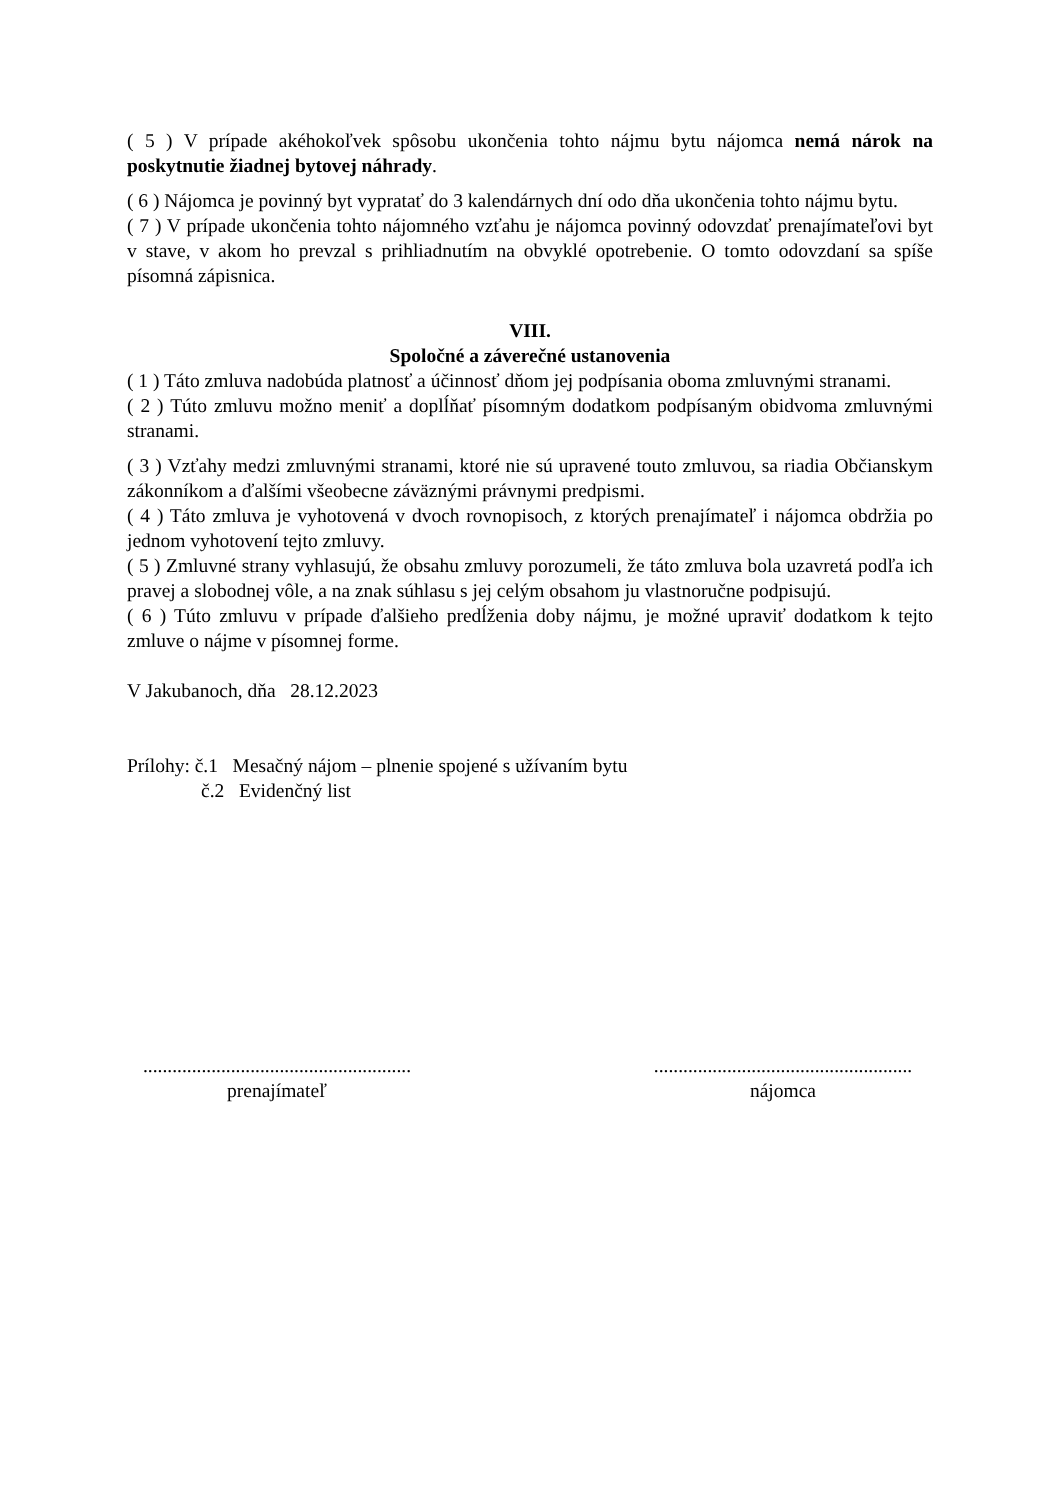( 5 ) V prípade akéhokoľvek spôsobu ukončenia tohto nájmu bytu nájomca nemá nárok na poskytnutie žiadnej bytovej náhrady.
( 6 ) Nájomca je povinný byt vypratať do 3 kalendárnych dní odo dňa ukončenia tohto nájmu bytu.
( 7 ) V prípade ukončenia tohto nájomného vzťahu je nájomca povinný odovzdať prenajímateľovi byt v stave, v akom ho prevzal s prihliadnutím na obvyklé opotrebenie. O tomto odovzdaní sa spíše písomná zápisnica.
VIII.
Spoločné a záverečné ustanovenia
( 1 ) Táto zmluva nadobúda platnosť a účinnosť dňom jej podpísania oboma zmluvnými stranami.
( 2 ) Túto zmluvu možno meniť a doplĺňať písomným dodatkom podpísaným obidvoma zmluvnými stranami.
( 3 ) Vzťahy medzi zmluvnými stranami, ktoré nie sú upravené touto zmluvou, sa riadia Občianskym zákonníkom a ďalšími všeobecne záväznými právnymi predpismi.
( 4 ) Táto zmluva je vyhotovená v dvoch rovnopisoch, z ktorých prenajímateľ i nájomca obdržia po jednom vyhotovení tejto zmluvy.
( 5 ) Zmluvné strany vyhlasujú, že obsahu zmluvy porozumeli, že táto zmluva bola uzavretá podľa ich pravej a slobodnej vôle, a na znak súhlasu s jej celým obsahom ju vlastnoručne podpisujú.
( 6 ) Túto zmluvu v prípade ďalšieho predĺženia doby nájmu, je možné upraviť dodatkom k tejto zmluve o nájme v písomnej forme.
V Jakubanoch, dňa 28.12.2023
Prílohy: č.1 Mesačný nájom – plnenie spojené s užívaním bytu
č.2 Evidenčný list
.......................................................
prenajímateľ
.....................................................
nájomca